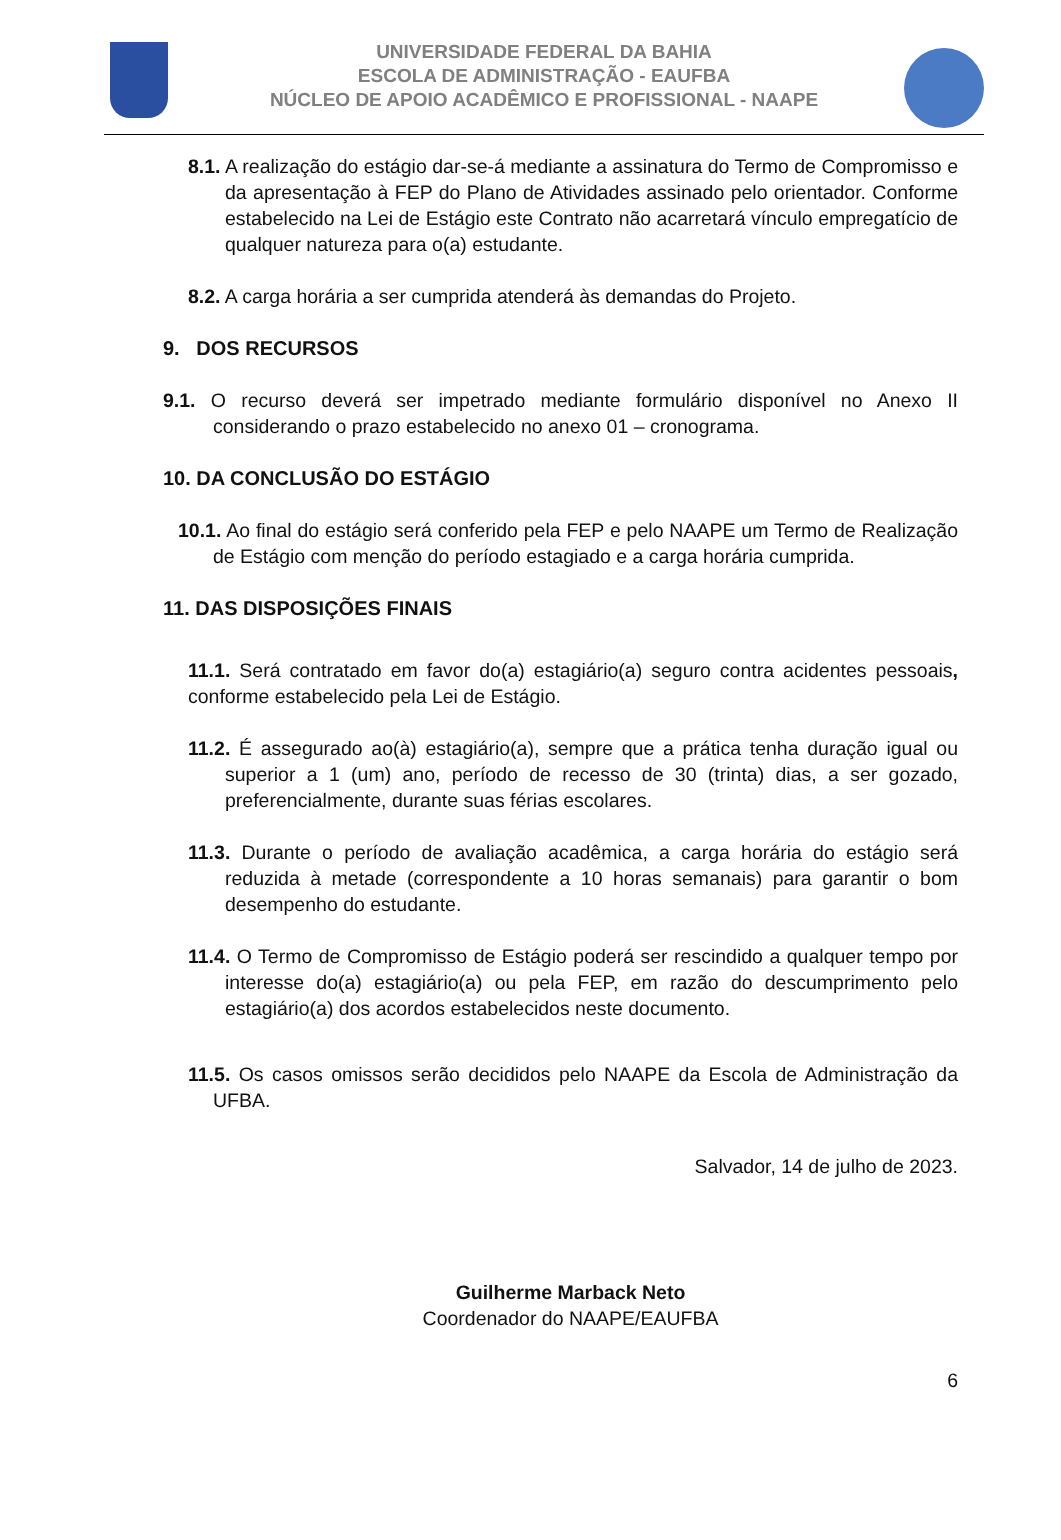UNIVERSIDADE FEDERAL DA BAHIA
ESCOLA DE ADMINISTRAÇÃO - EAUFBA
NÚCLEO DE APOIO ACADÊMICO E PROFISSIONAL - NAAPE
8.1. A realização do estágio dar-se-á mediante a assinatura do Termo de Compromisso e da apresentação à FEP do Plano de Atividades assinado pelo orientador. Conforme estabelecido na Lei de Estágio este Contrato não acarretará vínculo empregatício de qualquer natureza para o(a) estudante.
8.2. A carga horária a ser cumprida atenderá às demandas do Projeto.
9. DOS RECURSOS
9.1. O recurso deverá ser impetrado mediante formulário disponível no Anexo II considerando o prazo estabelecido no anexo 01 – cronograma.
10. DA CONCLUSÃO DO ESTÁGIO
10.1. Ao final do estágio será conferido pela FEP e pelo NAAPE um Termo de Realização de Estágio com menção do período estagiado e a carga horária cumprida.
11. DAS DISPOSIÇÕES FINAIS
11.1. Será contratado em favor do(a) estagiário(a) seguro contra acidentes pessoais, conforme estabelecido pela Lei de Estágio.
11.2. É assegurado ao(à) estagiário(a), sempre que a prática tenha duração igual ou superior a 1 (um) ano, período de recesso de 30 (trinta) dias, a ser gozado, preferencialmente, durante suas férias escolares.
11.3. Durante o período de avaliação acadêmica, a carga horária do estágio será reduzida à metade (correspondente a 10 horas semanais) para garantir o bom desempenho do estudante.
11.4. O Termo de Compromisso de Estágio poderá ser rescindido a qualquer tempo por interesse do(a) estagiário(a) ou pela FEP, em razão do descumprimento pelo estagiário(a) dos acordos estabelecidos neste documento.
11.5. Os casos omissos serão decididos pelo NAAPE da Escola de Administração da UFBA.
Salvador, 14 de julho de 2023.
Guilherme Marback Neto
Coordenador do NAAPE/EAUFBA
6